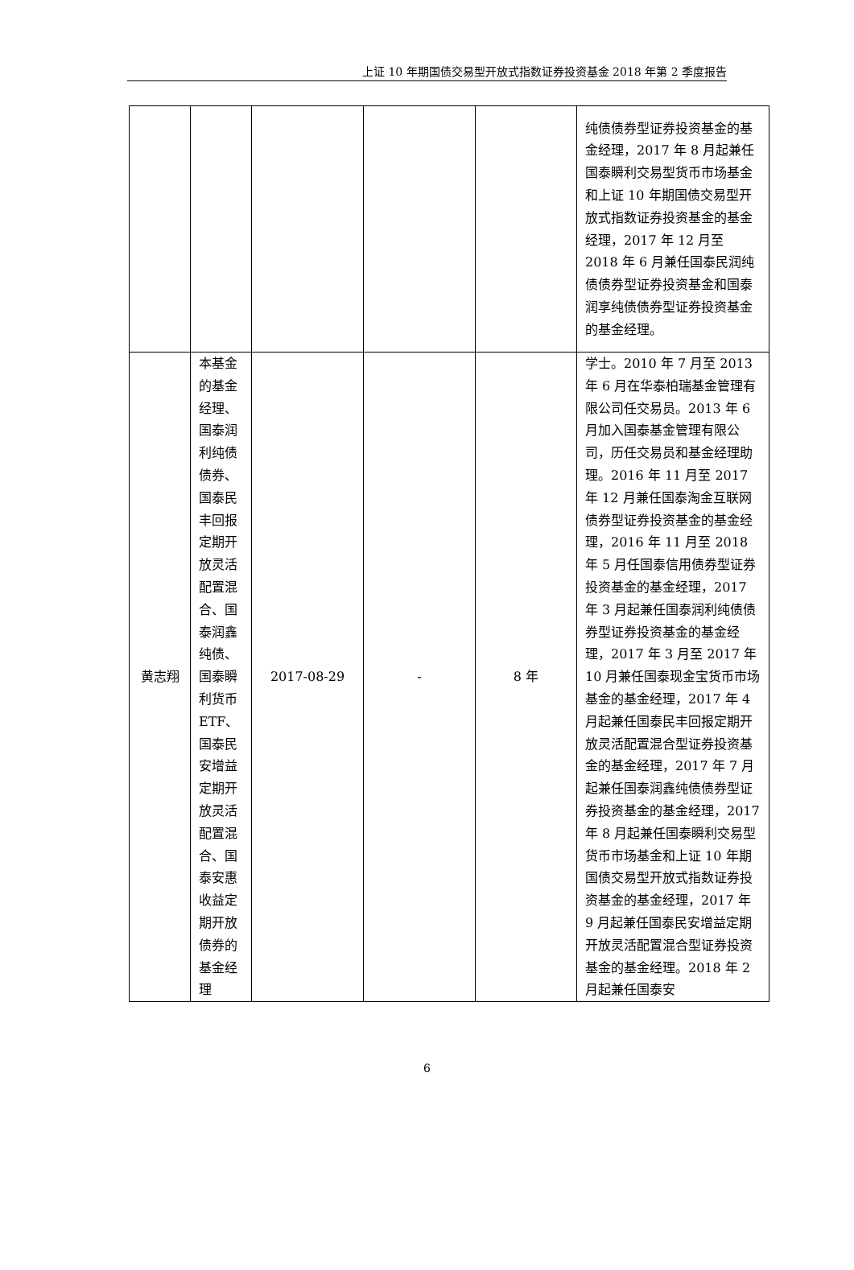上证 10 年期国债交易型开放式指数证券投资基金 2018 年第 2 季度报告
| | | | | | 纯债债券型证券投资基金的基金经理，2017 年 8 月起兼任国泰瞬利交易型货币市场基金和上证 10 年期国债交易型开放式指数证券投资基金的基金经理，2017 年 12 月至 2018 年 6 月兼任国泰民润纯债债券型证券投资基金和国泰润享纯债债券型证券投资基金的基金经理。 |
| 黄志翔 | 本基金的基金经理、国泰润利纯债债券、国泰民丰回报定期开放灵活配置混合、国泰润鑫纯债、国泰瞬利货币ETF、国泰民安增益定期开放灵活配置混合、国泰安惠收益定期开放债券的基金经理 | 2017-08-29 | - | 8 年 | 学士。2010 年 7 月至 2013 年 6 月在华泰柏瑞基金管理有限公司任交易员。2013 年 6 月加入国泰基金管理有限公司，历任交易员和基金经理助理。2016 年 11 月至 2017 年 12 月兼任国泰淘金互联网债券型证券投资基金的基金经理，2016 年 11 月至 2018 年 5 月任国泰信用债券型证券投资基金的基金经理，2017 年 3 月起兼任国泰润利纯债债券型证券投资基金的基金经理，2017 年 3 月至 2017 年 10 月兼任国泰现金宝货币市场基金的基金经理，2017 年 4 月起兼任国泰民丰回报定期开放灵活配置混合型证券投资基金的基金经理，2017 年 7 月起兼任国泰润鑫纯债债券型证券投资基金的基金经理，2017 年 8 月起兼任国泰瞬利交易型货币市场基金和上证 10 年期国债交易型开放式指数证券投资基金的基金经理，2017 年 9 月起兼任国泰民安增益定期开放灵活配置混合型证券投资基金的基金经理。2018 年 2 月起兼任国泰安 |
6